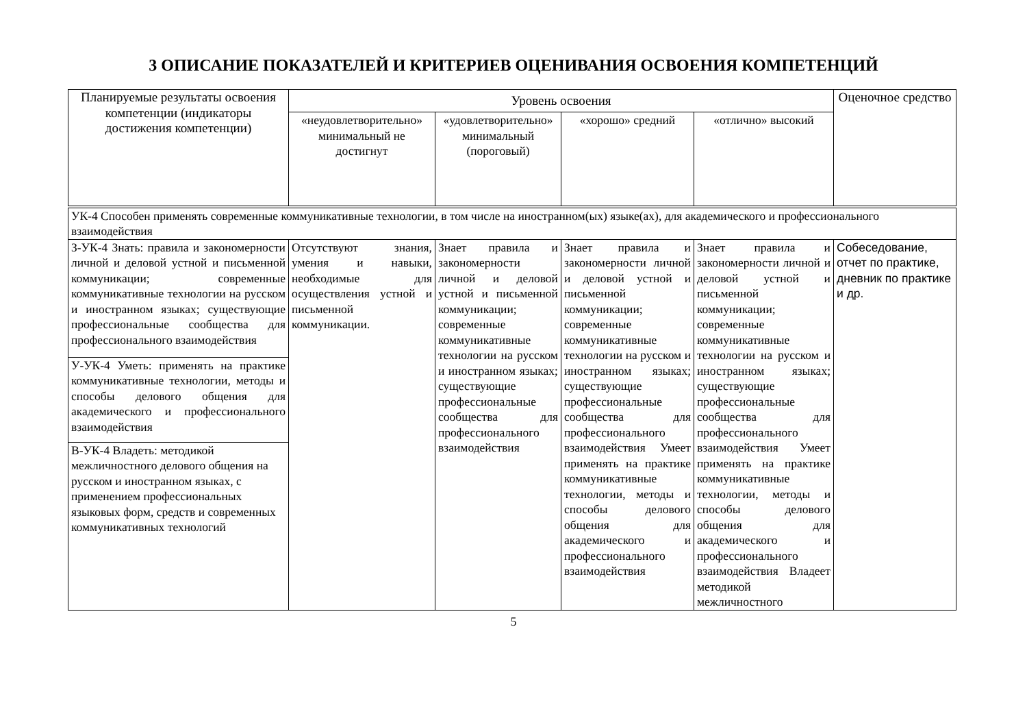3 ОПИСАНИЕ ПОКАЗАТЕЛЕЙ И КРИТЕРИЕВ ОЦЕНИВАНИЯ ОСВОЕНИЯ КОМПЕТЕНЦИЙ
| Планируемые результаты освоения компетенции (индикаторы достижения компетенции) | Уровень освоения | | | | Оценочное средство |
| --- | --- | --- | --- | --- | --- |
| | «неудовлетворительно» минимальный не достигнут | «удовлетворительно» минимальный (пороговый) | «хорошо» средний | «отлично» высокий | |
| УК-4 Способен применять современные коммуникативные технологии, в том числе на иностранном(ых) языке(ах), для академического и профессионального взаимодействия | | | | | |
| З-УК-4 Знать: правила и закономерности личной и деловой устной и письменной коммуникации; современные коммуникативные технологии на русском и иностранном языках; существующие профессиональные сообщества для профессионального взаимодействия | Отсутствуют знания, умения и навыки, необходимые для осуществления устной и письменной коммуникации. | Знает правила и закономерности личной и деловой устной и письменной коммуникации; современные коммуникативные технологии на русском и иностранном языках; существующие профессиональные сообщества для профессионального взаимодействия | Знает правила и закономерности личной и деловой устной и письменной коммуникации; современные коммуникативные технологии на русском и иностранном языках; существующие профессиональные сообщества для профессионального взаимодействия Умеет применять на практике коммуникативные технологии, методы и способы делового общения для академического и профессионального взаимодействия | Знает правила и закономерности личной и деловой устной и письменной коммуникации; современные коммуникативные технологии на русском и иностранном языках; существующие профессиональные сообщества для профессионального взаимодействия Умеет применять на практике коммуникативные технологии, методы и способы делового общения для академического и профессионального взаимодействия Владеет методикой межличностного | Собеседование, отчет по практике, дневник по практике и др. |
| У-УК-4 Уметь: применять на практике коммуникативные технологии, методы и способы делового общения для академического и профессионального взаимодействия | | | | | |
| В-УК-4 Владеть: методикой межличностного делового общения на русском и иностранном языках, с применением профессиональных языковых форм, средств и современных коммуникативных технологий | | | | | |
5